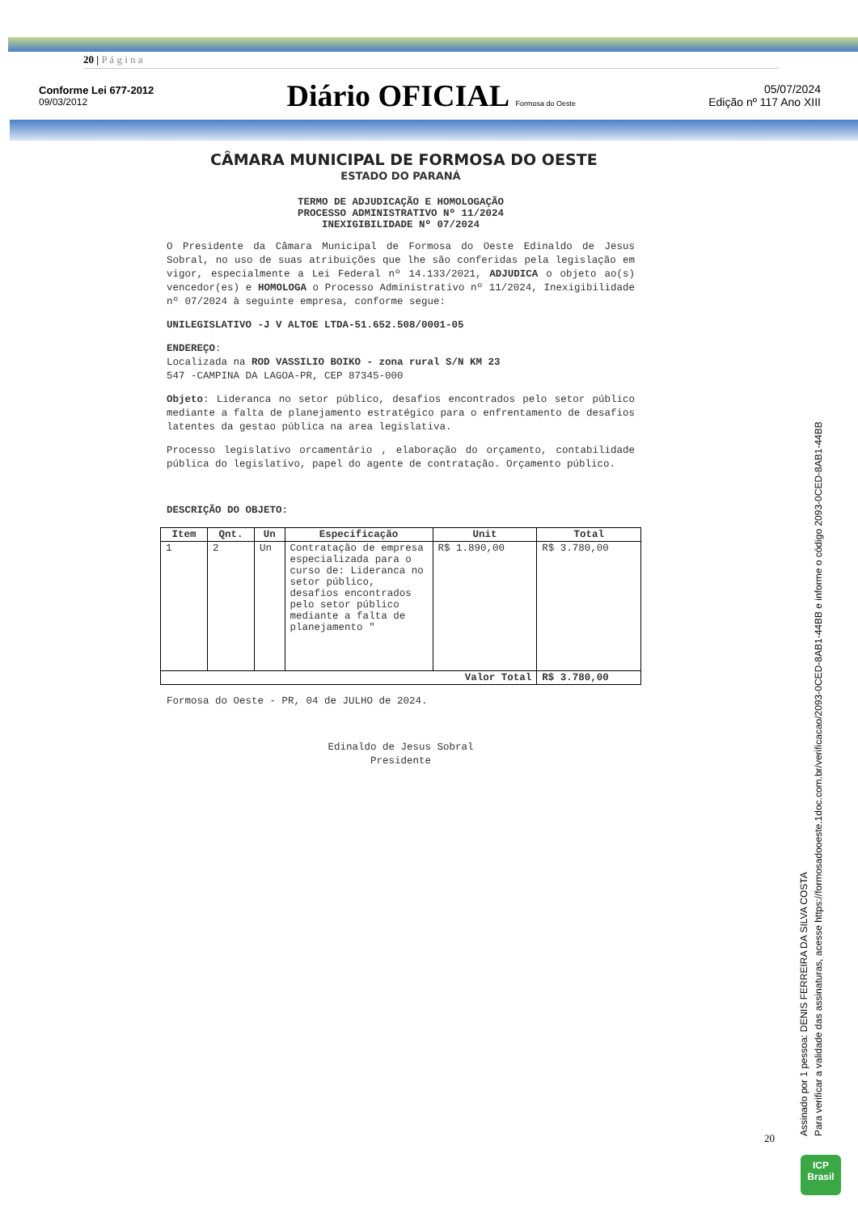20 | P á g i n a
Conforme Lei 677-2012
09/03/2012
Diário OFICIAL Formosa do Oeste
05/07/2024
Edição nº 117 Ano XIII
CÂMARA MUNICIPAL DE FORMOSA DO OESTE
ESTADO DO PARANÁ
TERMO DE ADJUDICAÇÃO E HOMOLOGAÇÃO
PROCESSO ADMINISTRATIVO Nº 11/2024
INEXIGIBILIDADE Nº 07/2024
O Presidente da Câmara Municipal de Formosa do Oeste Edinaldo de Jesus Sobral, no uso de suas atribuições que lhe são conferidas pela legislação em vigor, especialmente a Lei Federal nº 14.133/2021, ADJUDICA o objeto ao(s) vencedor(es) e HOMOLOGA o Processo Administrativo nº 11/2024, Inexigibilidade nº 07/2024 à seguinte empresa, conforme segue:
UNILEGISLATIVO -J V ALTOE LTDA-51.652.508/0001-05
ENDEREÇO:
Localizada na ROD VASSILIO BOIKO - zona rural S/N KM 23
547 -CAMPINA DA LAGOA-PR, CEP 87345-000
Objeto: Lideranca no setor público, desafios encontrados pelo setor público mediante a falta de planejamento estratégico para o enfrentamento de desafios latentes da gestao pública na area legislativa.
Processo legislativo orcamentário , elaboração do orçamento, contabilidade pública do legislativo, papel do agente de contratação. Orçamento público.
DESCRIÇÃO DO OBJETO:
| Item | Qnt. | Un | Especificação | Unit | Total |
| --- | --- | --- | --- | --- | --- |
| 1 | 2 | Un | Contratação de empresa especializada para o curso de: Lideranca no setor público, desafios encontrados pelo setor público mediante a falta de planejamento " | R$ 1.890,00 | R$ 3.780,00 |
| Valor Total | | | | | R$ 3.780,00 |
Formosa do Oeste - PR, 04 de JULHO de 2024.
Edinaldo de Jesus Sobral
Presidente
20
Assinado por 1 pessoa: DENIS FERREIRA DA SILVA COSTA
Para verificar a validade das assinaturas, acesse https://formosadooeste.1doc.com.br/verificacao/2093-0CED-8AB1-44BB e informe o código 2093-0CED-8AB1-44BB
ICP
Brasil